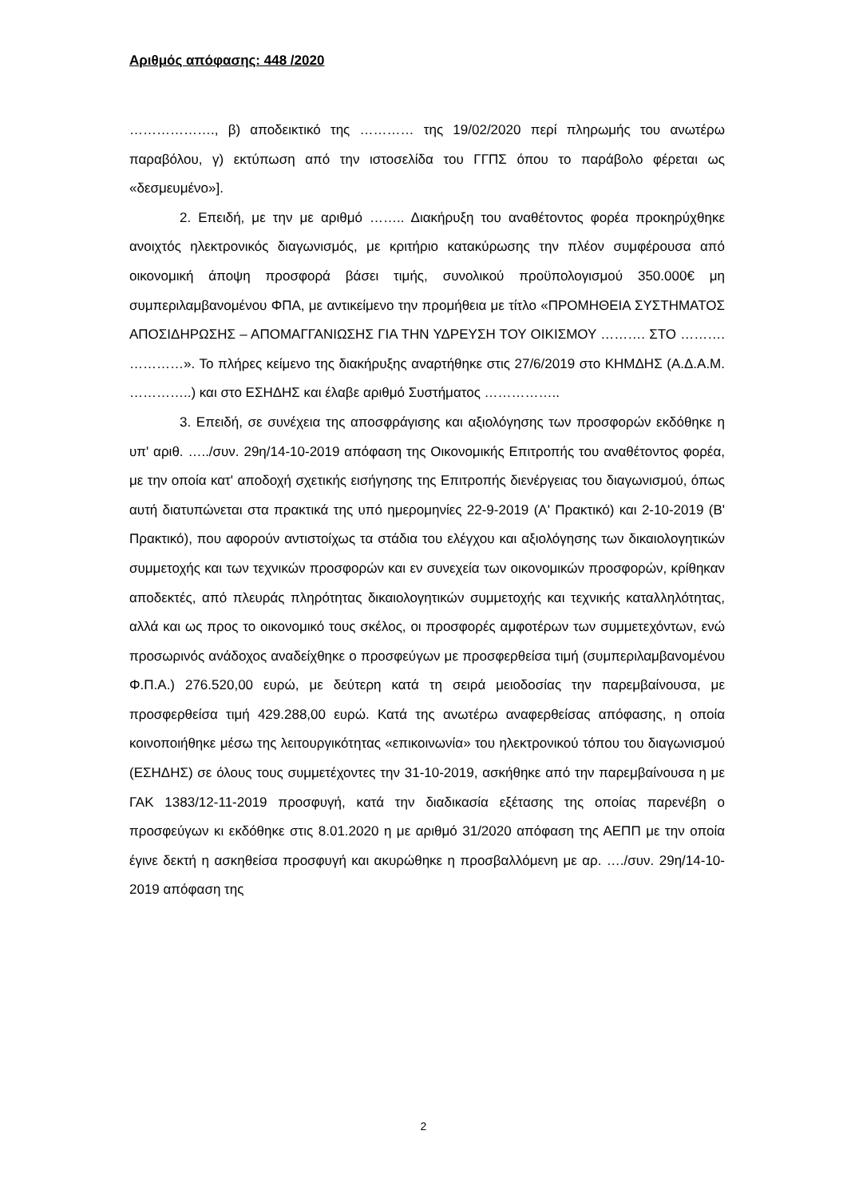Αριθμός απόφασης: 448 /2020
………………., β) αποδεικτικό της ………… της 19/02/2020 περί πληρωμής του ανωτέρω παραβόλου, γ) εκτύπωση από την ιστοσελίδα του ΓΓΠΣ όπου το παράβολο φέρεται ως «δεσμευμένο»].
2. Επειδή, με την με αριθμό …….. Διακήρυξη του αναθέτοντος φορέα προκηρύχθηκε ανοιχτός ηλεκτρονικός διαγωνισμός, με κριτήριο κατακύρωσης την πλέον συμφέρουσα από οικονομική άποψη προσφορά βάσει τιμής, συνολικού προϋπολογισμού 350.000€ μη συμπεριλαμβανομένου ΦΠΑ, με αντικείμενο την προμήθεια με τίτλο «ΠΡΟΜΗΘΕΙΑ ΣΥΣΤΗΜΑΤΟΣ ΑΠΟΣΙΔΗΡΩΣΗΣ – ΑΠΟΜΑΓΓΑΝΙΩΣΗΣ ΓΙΑ ΤΗΝ ΥΔΡΕΥΣΗ ΤΟΥ ΟΙΚΙΣΜΟΥ ………. ΣΤΟ ………. …………». Το πλήρες κείμενο της διακήρυξης αναρτήθηκε στις 27/6/2019 στο ΚΗΜΔΗΣ (Α.Δ.Α.Μ. …………..) και στο ΕΣΗΔΗΣ και έλαβε αριθμό Συστήματος ……………..
3. Επειδή, σε συνέχεια της αποσφράγισης και αξιολόγησης των προσφορών εκδόθηκε η υπ' αριθ. …../συν. 29η/14-10-2019 απόφαση της Οικονομικής Επιτροπής του αναθέτοντος φορέα, με την οποία κατ' αποδοχή σχετικής εισήγησης της Επιτροπής διενέργειας του διαγωνισμού, όπως αυτή διατυπώνεται στα πρακτικά της υπό ημερομηνίες 22-9-2019 (Α' Πρακτικό) και 2-10-2019 (Β' Πρακτικό), που αφορούν αντιστοίχως τα στάδια του ελέγχου και αξιολόγησης των δικαιολογητικών συμμετοχής και των τεχνικών προσφορών και εν συνεχεία των οικονομικών προσφορών, κρίθηκαν αποδεκτές, από πλευράς πληρότητας δικαιολογητικών συμμετοχής και τεχνικής καταλληλότητας, αλλά και ως προς το οικονομικό τους σκέλος, οι προσφορές αμφοτέρων των συμμετεχόντων, ενώ προσωρινός ανάδοχος αναδείχθηκε ο προσφεύγων με προσφερθείσα τιμή (συμπεριλαμβανομένου Φ.Π.Α.) 276.520,00 ευρώ, με δεύτερη κατά τη σειρά μειοδοσίας την παρεμβαίνουσα, με προσφερθείσα τιμή 429.288,00 ευρώ. Κατά της ανωτέρω αναφερθείσας απόφασης, η οποία κοινοποιήθηκε μέσω της λειτουργικότητας «επικοινωνία» του ηλεκτρονικού τόπου του διαγωνισμού (ΕΣΗΔΗΣ) σε όλους τους συμμετέχοντες την 31-10-2019, ασκήθηκε από την παρεμβαίνουσα η με ΓΑΚ 1383/12-11-2019 προσφυγή, κατά την διαδικασία εξέτασης της οποίας παρενέβη ο προσφεύγων κι εκδόθηκε στις 8.01.2020 η με αριθμό 31/2020 απόφαση της ΑΕΠΠ με την οποία έγινε δεκτή η ασκηθείσα προσφυγή και ακυρώθηκε η προσβαλλόμενη με αρ. …./συν. 29η/14-10-2019 απόφαση της
2